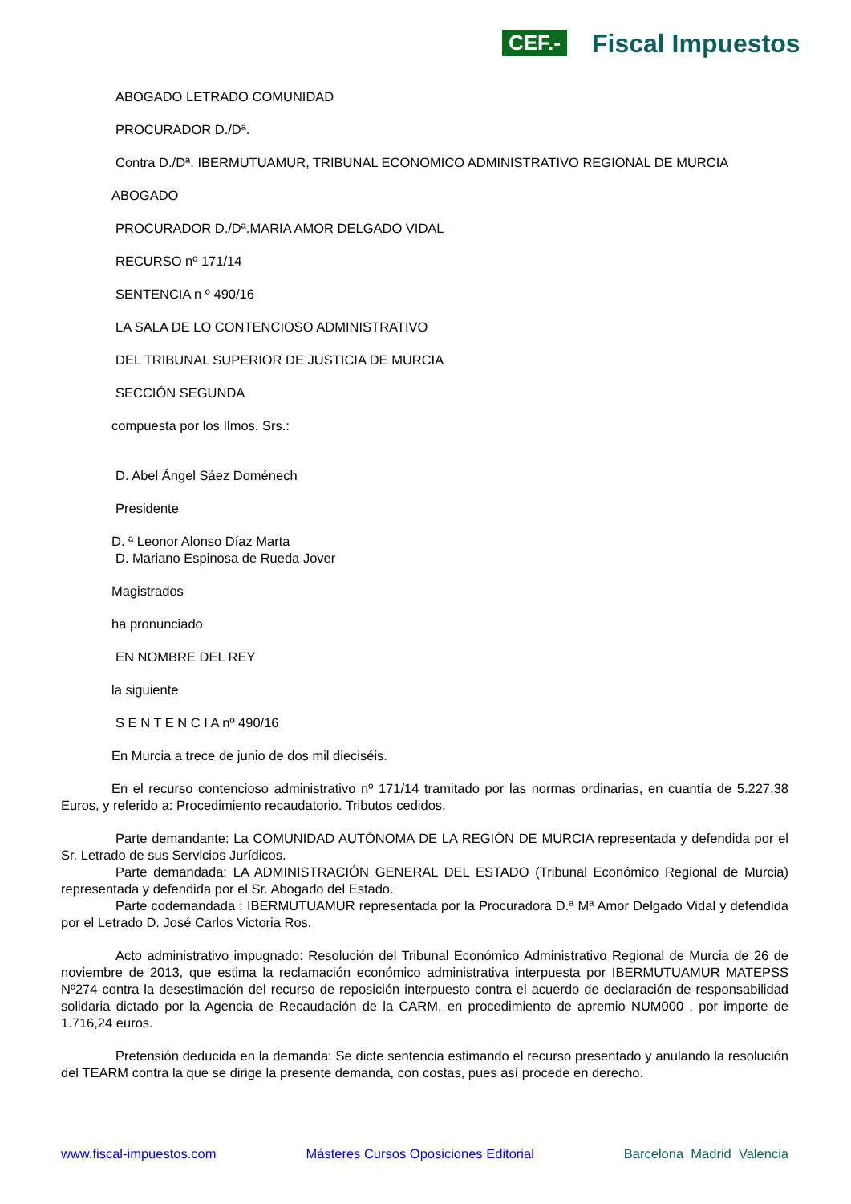CEF.- Fiscal Impuestos
ABOGADO LETRADO COMUNIDAD
PROCURADOR D./Dª.
Contra D./Dª. IBERMUTUAMUR, TRIBUNAL ECONOMICO ADMINISTRATIVO REGIONAL DE MURCIA
ABOGADO
PROCURADOR D./Dª.MARIA AMOR DELGADO VIDAL
RECURSO nº 171/14
SENTENCIA n º 490/16
LA SALA DE LO CONTENCIOSO ADMINISTRATIVO
DEL TRIBUNAL SUPERIOR DE JUSTICIA DE MURCIA
SECCIÓN SEGUNDA
compuesta por los Ilmos. Srs.:
D. Abel Ángel Sáez Doménech
Presidente
D. ª Leonor Alonso Díaz Marta
D. Mariano Espinosa de Rueda Jover
Magistrados
ha pronunciado
EN NOMBRE DEL REY
la siguiente
S E N T E N C I A nº 490/16
En Murcia a trece de junio de dos mil dieciséis.
En el recurso contencioso administrativo nº 171/14 tramitado por las normas ordinarias, en cuantía de 5.227,38 Euros, y referido a: Procedimiento recaudatorio. Tributos cedidos.
Parte demandante: La COMUNIDAD AUTÓNOMA DE LA REGIÓN DE MURCIA representada y defendida por el Sr. Letrado de sus Servicios Jurídicos.
Parte demandada: LA ADMINISTRACIÓN GENERAL DEL ESTADO (Tribunal Económico Regional de Murcia) representada y defendida por el Sr. Abogado del Estado.
Parte codemandada : IBERMUTUAMUR representada por la Procuradora D.ª Mª Amor Delgado Vidal y defendida por el Letrado D. José Carlos Victoria Ros.
Acto administrativo impugnado: Resolución del Tribunal Económico Administrativo Regional de Murcia de 26 de noviembre de 2013, que estima la reclamación económico administrativa interpuesta por IBERMUTUAMUR MATEPSS Nº274 contra la desestimación del recurso de reposición interpuesto contra el acuerdo de declaración de responsabilidad solidaria dictado por la Agencia de Recaudación de la CARM, en procedimiento de apremio NUM000 , por importe de 1.716,24 euros.
Pretensión deducida en la demanda: Se dicte sentencia estimando el recurso presentado y anulando la resolución del TEARM contra la que se dirige la presente demanda, con costas, pues así procede en derecho.
www.fiscal-impuestos.com Másteres Cursos Oposiciones Editorial Barcelona Madrid Valencia